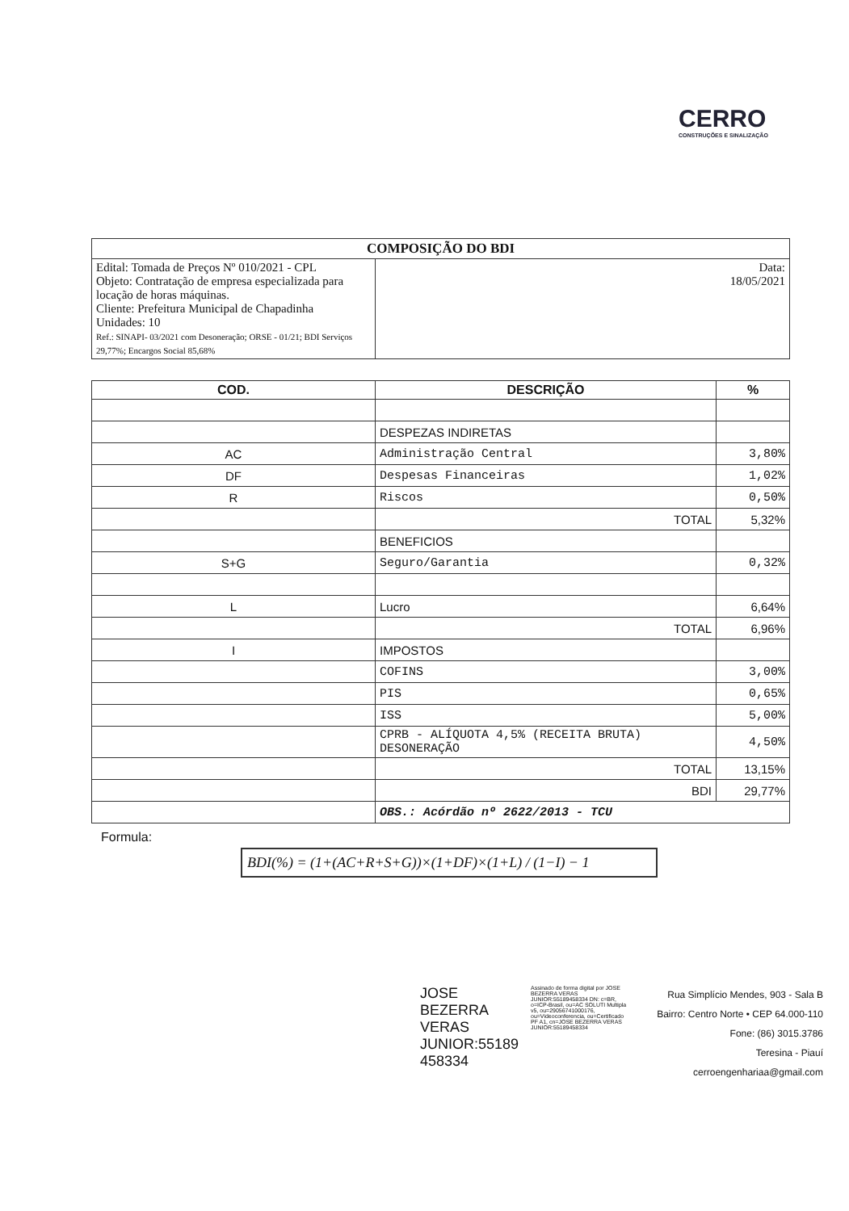CERRO
CONSTRUÇÕES E SINALIZAÇÃO
| COMPOSIÇÃO DO BDI | |
| Edital: Tomada de Preços Nº 010/2021 - CPL Objeto: Contratação de empresa especializada para locação de horas máquinas. Cliente: Prefeitura Municipal de Chapadinha Unidades: 10 Ref.: SINAPI- 03/2021 com Desoneração; ORSE - 01/21; BDI Serviços 29,77%; Encargos Social 85,68% | Data: 18/05/2021 |
| COD. | DESCRIÇÃO | % |
| --- | --- | --- |
| | DESPEZAS INDIRETAS | |
| AC | Administração Central | 3,80% |
| DF | Despesas Financeiras | 1,02% |
| R | Riscos | 0,50% |
| | TOTAL | 5,32% |
| | BENEFICIOS | |
| S+G | Seguro/Garantia | 0,32% |
| L | Lucro | 6,64% |
| | TOTAL | 6,96% |
| I | IMPOSTOS | |
| | COFINS | 3,00% |
| | PIS | 0,65% |
| | ISS | 5,00% |
| | CPRB - ALÍQUOTA 4,5% (RECEITA BRUTA) DESONERAÇÃO | 4,50% |
| | TOTAL | 13,15% |
| | BDI | 29,77% |
| | OBS.: Acórdão nº 2622/2013 - TCU | |
Formula:
BDI(%) = (1+(AC+R+S+G))×(1+DF)×(1+L) / (1−I) − 1
JOSE BEZERRA VERAS JUNIOR:55189 458334
Assinado de forma digital por JOSE BEZERRA VERAS JUNIOR:55189458334 DN: c=BR, o=ICP-Brasil, ou=AC SOLUTI Multipla v5, ou=29056741000176, ou=Videoconferencia, ou=Certificado PF A1, cn=JOSE BEZERRA VERAS JUNIOR:55189458334
Rua Simplício Mendes, 903 - Sala B
Bairro: Centro Norte • CEP 64.000-110
Fone: (86) 3015.3786
Teresina - Piauí
cerroengenhariaa@gmail.com